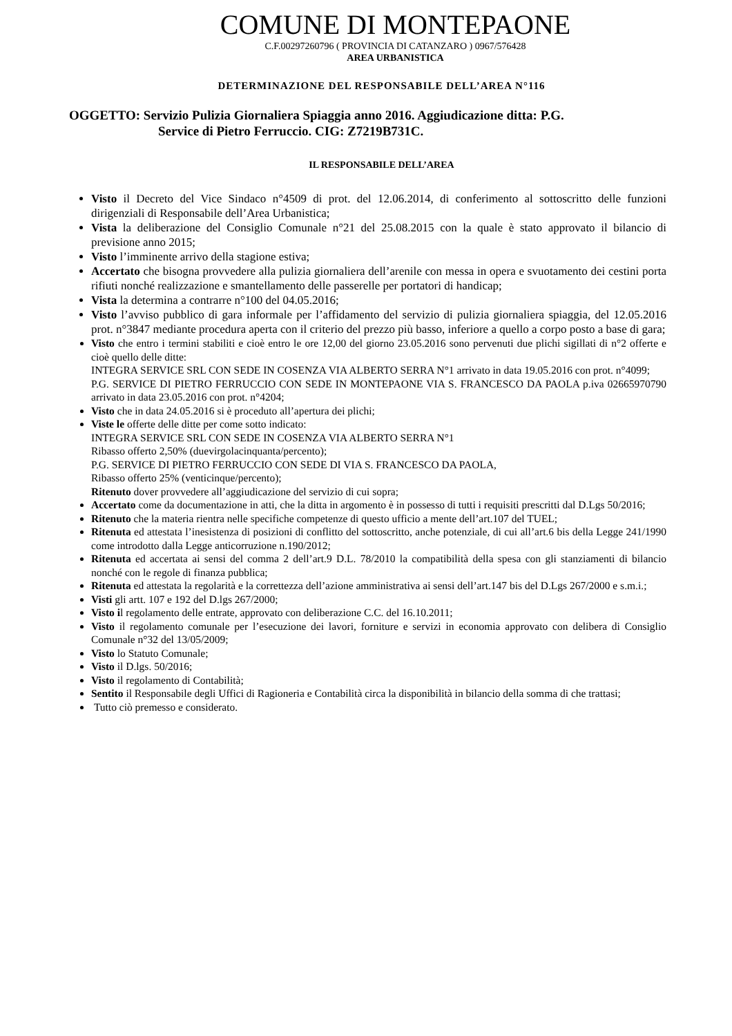COMUNE DI MONTEPAONE
C.F.00297260796 ( PROVINCIA DI CATANZARO ) 0967/576428
AREA URBANISTICA
DETERMINAZIONE DEL RESPONSABILE DELL’AREA N°116
OGGETTO: Servizio Pulizia Giornaliera Spiaggia anno 2016. Aggiudicazione ditta: P.G.
Service di Pietro Ferruccio. CIG: Z7219B731C.
IL RESPONSABILE DELL’AREA
Visto il Decreto del Vice Sindaco n°4509 di prot. del 12.06.2014, di conferimento al sottoscritto delle funzioni dirigenziali di Responsabile dell’Area Urbanistica;
Vista la deliberazione del Consiglio Comunale n°21 del 25.08.2015 con la quale è stato approvato il bilancio di previsione anno 2015;
Visto l’imminente arrivo della stagione estiva;
Accertato che bisogna provvedere alla pulizia giornaliera dell’arenile con messa in opera e svuotamento dei cestini porta rifiuti nonché realizzazione e smantellamento delle passerelle per portatori di handicap;
Vista la determina a contrarre n°100 del 04.05.2016;
Visto l’avviso pubblico di gara informale per l’affidamento del servizio di pulizia giornaliera spiaggia, del 12.05.2016 prot. n°3847 mediante procedura aperta con il criterio del prezzo più basso, inferiore a quello a corpo posto a base di gara;
Visto che entro i termini stabiliti e cioè entro le ore 12,00 del giorno 23.05.2016 sono pervenuti due plichi sigillati di n°2 offerte e cioè quello delle ditte:
INTEGRA SERVICE SRL CON SEDE IN COSENZA VIA ALBERTO SERRA N°1 arrivato in data 19.05.2016 con prot. n°4099;
P.G. SERVICE DI PIETRO FERRUCCIO CON SEDE IN MONTEPAONE VIA S. FRANCESCO DA PAOLA p.iva 02665970790 arrivato in data 23.05.2016 con prot. n°4204;
Visto che in data 24.05.2016 si è proceduto all’apertura dei plichi;
Viste le offerte delle ditte per come sotto indicato:
INTEGRA SERVICE SRL CON SEDE IN COSENZA VIA ALBERTO SERRA N°1
Ribasso offerto 2,50% (duevirgolacinquanta/percento);
P.G. SERVICE DI PIETRO FERRUCCIO CON SEDE DI VIA S. FRANCESCO DA PAOLA,
Ribasso offerto 25% (venticinque/percento);
Ritenuto dover provvedere all’aggiudicazione del servizio di cui sopra;
Accertato come da documentazione in atti, che la ditta in argomento è in possesso di tutti i requisiti prescritti dal D.Lgs 50/2016;
Ritenuto che la materia rientra nelle specifiche competenze di questo ufficio a mente dell’art.107 del TUEL;
Ritenuta ed attestata l’inesistenza di posizioni di conflitto del sottoscritto, anche potenziale, di cui all’art.6 bis della Legge 241/1990 come introdotto dalla Legge anticorruzione n.190/2012;
Ritenuta ed accertata ai sensi del comma 2 dell’art.9 D.L. 78/2010 la compatibilità della spesa con gli stanziamenti di bilancio nonché con le regole di finanza pubblica;
Ritenuta ed attestata la regolarità e la correttezza dell’azione amministrativa ai sensi dell’art.147 bis del D.Lgs 267/2000 e s.m.i.;
Visti gli artt. 107 e 192 del D.lgs 267/2000;
Visto il regolamento delle entrate, approvato con deliberazione C.C. del 16.10.2011;
Visto il regolamento comunale per l’esecuzione dei lavori, forniture e servizi in economia approvato con delibera di Consiglio Comunale n°32 del 13/05/2009;
Visto lo Statuto Comunale;
Visto il D.lgs. 50/2016;
Visto il regolamento di Contabilità;
Sentito il Responsabile degli Uffici di Ragioneria e Contabilità circa la disponibilità in bilancio della somma di che trattasi;
Tutto ciò premesso e considerato.